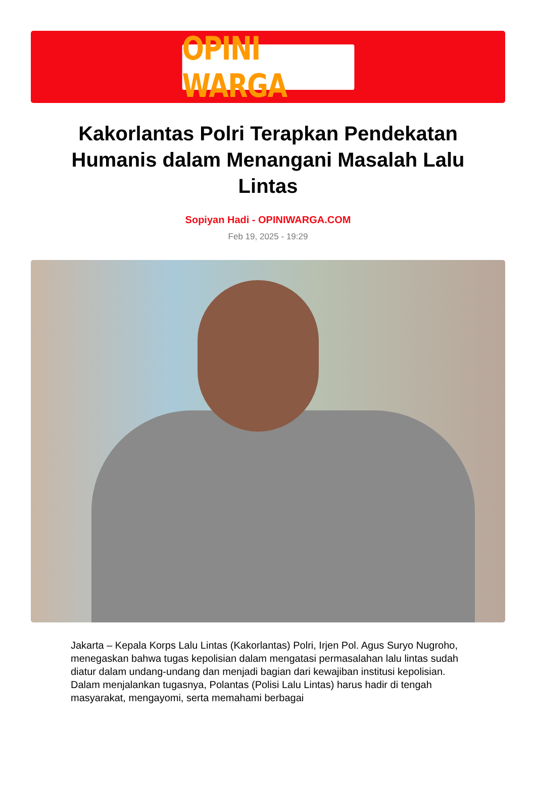OPINI WARGA
Kakorlantas Polri Terapkan Pendekatan Humanis dalam Menangani Masalah Lalu Lintas
Sopiyan Hadi - OPINIWARGA.COM
Feb 19, 2025 - 19:29
Jakarta – Kepala Korps Lalu Lintas (Kakorlantas) Polri, Irjen Pol. Agus Suryo Nugroho, menegaskan bahwa tugas kepolisian dalam mengatasi permasalahan lalu lintas sudah diatur dalam undang-undang dan menjadi bagian dari kewajiban institusi kepolisian. Dalam menjalankan tugasnya, Polantas (Polisi Lalu Lintas) harus hadir di tengah masyarakat, mengayomi, serta memahami berbagai